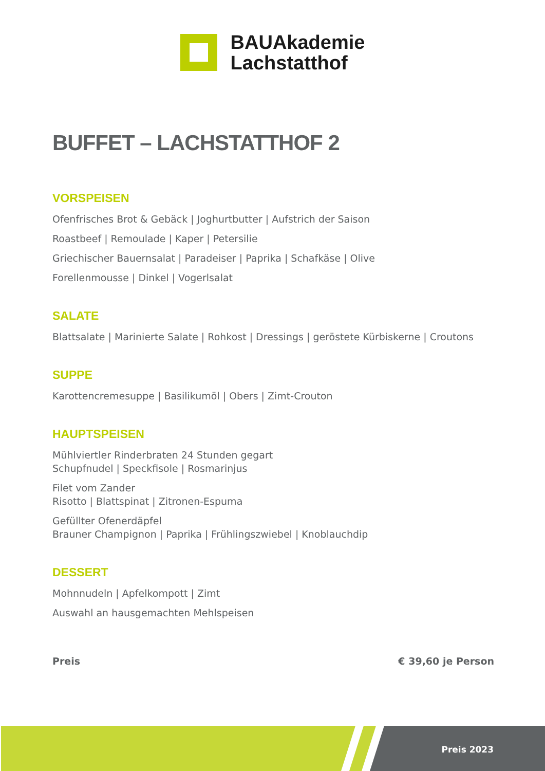BAUAkademie
Lachstatthof
BUFFET – LACHSTATTHOF 2
VORSPEISEN
Ofenfrisches Brot & Gebäck | Joghurtbutter | Aufstrich der Saison
Roastbeef | Remoulade | Kaper | Petersilie
Griechischer Bauernsalat | Paradeiser | Paprika | Schafkäse | Olive
Forellenmousse | Dinkel | Vogerlsalat
SALATE
Blattsalate | Marinierte Salate | Rohkost | Dressings | geröstete Kürbiskerne | Croutons
SUPPE
Karottencremesuppe | Basilikumöl | Obers | Zimt-Crouton
HAUPTSPEISEN
Mühlviertler Rinderbraten 24 Stunden gegart
Schupfnudel | Speckfisole | Rosmarinjus
Filet vom Zander
Risotto | Blattspinat | Zitronen-Espuma
Gefüllter Ofenerdäpfel
Brauner Champignon | Paprika | Frühlingszwiebel | Knoblauchdip
DESSERT
Mohnnudeln | Apfelkompott | Zimt
Auswahl an hausgemachten Mehlspeisen
Preis € 39,60 je Person
Preis 2023